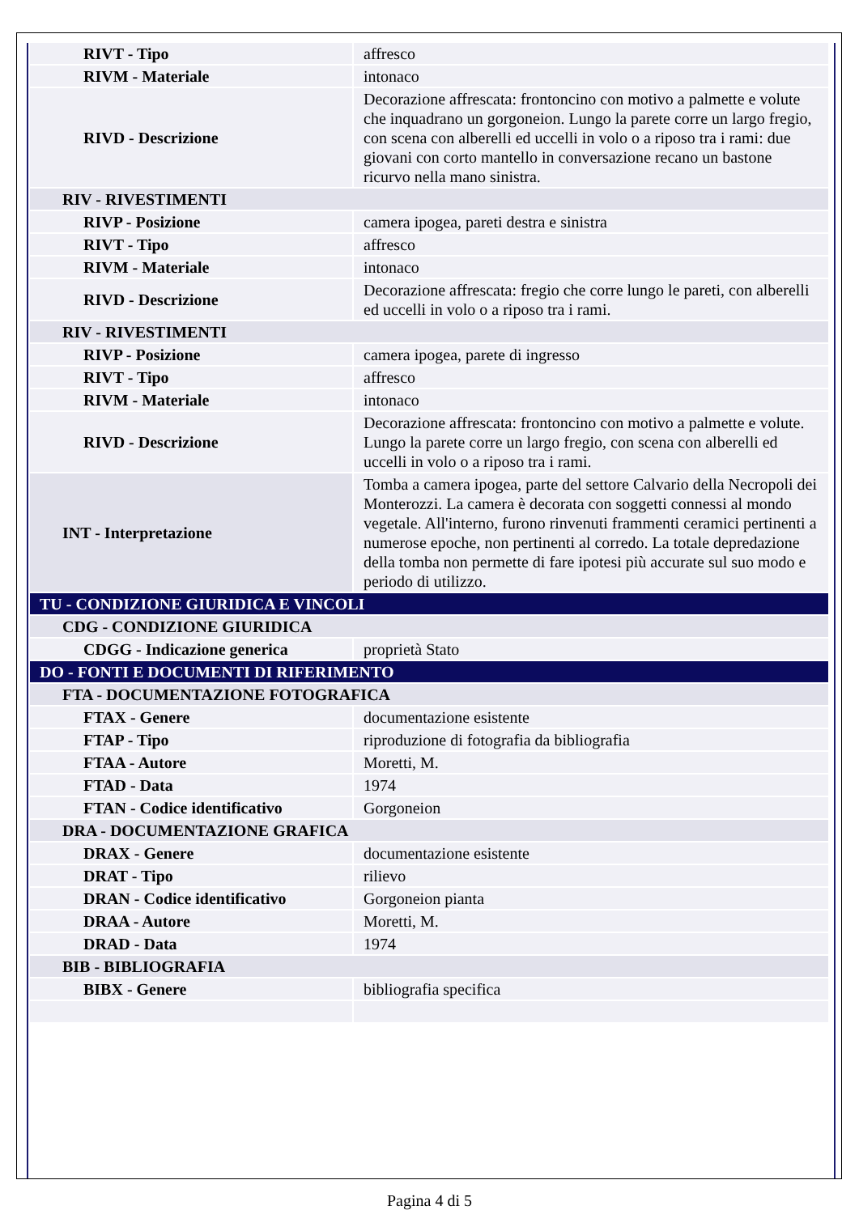| RIVT - Tipo | affresco |
| RIVM - Materiale | intonaco |
| RIVD - Descrizione | Decorazione affrescata: frontoncino con motivo a palmette e volute che inquadrano un gorgoneion. Lungo la parete corre un largo fregio, con scena con alberelli ed uccelli in volo o a riposo tra i rami: due giovani con corto mantello in conversazione recano un bastone ricurvo nella mano sinistra. |
| RIV - RIVESTIMENTI | |
| RIVP - Posizione | camera ipogea, pareti destra e sinistra |
| RIVT - Tipo | affresco |
| RIVM - Materiale | intonaco |
| RIVD - Descrizione | Decorazione affrescata: fregio che corre lungo le pareti, con alberelli ed uccelli in volo o a riposo tra i rami. |
| RIV - RIVESTIMENTI | |
| RIVP - Posizione | camera ipogea, parete di ingresso |
| RIVT - Tipo | affresco |
| RIVM - Materiale | intonaco |
| RIVD - Descrizione | Decorazione affrescata: frontoncino con motivo a palmette e volute. Lungo la parete corre un largo fregio, con scena con alberelli ed uccelli in volo o a riposo tra i rami. |
| INT - Interpretazione | Tomba a camera ipogea, parte del settore Calvario della Necropoli dei Monterozzi. La camera è decorata con soggetti connessi al mondo vegetale. All'interno, furono rinvenuti frammenti ceramici pertinenti a numerose epoche, non pertinenti al corredo. La totale depredazione della tomba non permette di fare ipotesi più accurate sul suo modo e periodo di utilizzo. |
| TU - CONDIZIONE GIURIDICA E VINCOLI | |
| CDG - CONDIZIONE GIURIDICA | |
| CDGG - Indicazione generica | proprietà Stato |
| DO - FONTI E DOCUMENTI DI RIFERIMENTO | |
| FTA - DOCUMENTAZIONE FOTOGRAFICA | |
| FTAX - Genere | documentazione esistente |
| FTAP - Tipo | riproduzione di fotografia da bibliografia |
| FTAA - Autore | Moretti, M. |
| FTAD - Data | 1974 |
| FTAN - Codice identificativo | Gorgoneion |
| DRA - DOCUMENTAZIONE GRAFICA | |
| DRAX - Genere | documentazione esistente |
| DRAT - Tipo | rilievo |
| DRAN - Codice identificativo | Gorgoneion pianta |
| DRAA - Autore | Moretti, M. |
| DRAD - Data | 1974 |
| BIB - BIBLIOGRAFIA | |
| BIBX - Genere | bibliografia specifica |
Pagina 4 di 5